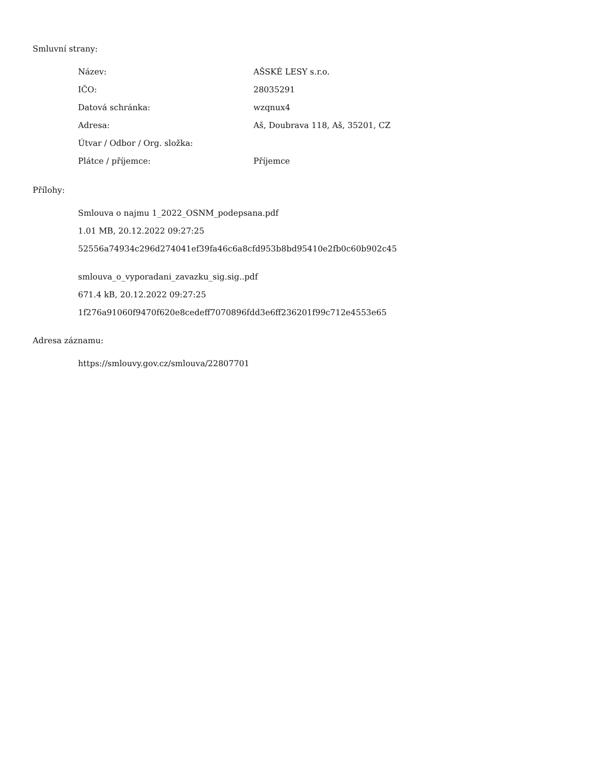Smluvní strany:
| Název: | AŠSKÉ LESY s.r.o. |
| IČO: | 28035291 |
| Datová schránka: | wzqnux4 |
| Adresa: | Aš, Doubrava 118, Aš, 35201, CZ |
| Útvar / Odbor / Org. složka: | |
| Plátce / příjemce: | Příjemce |
Přílohy:
Smlouva o najmu 1_2022_OSNM_podepsana.pdf
1.01 MB, 20.12.2022 09:27:25
52556a74934c296d274041ef39fa46c6a8cfd953b8bd95410e2fb0c60b902c45
smlouva_o_vyporadani_zavazku_sig.sig..pdf
671.4 kB, 20.12.2022 09:27:25
1f276a91060f9470f620e8cedeff7070896fdd3e6ff236201f99c712e4553e65
Adresa záznamu:
https://smlouvy.gov.cz/smlouva/22807701